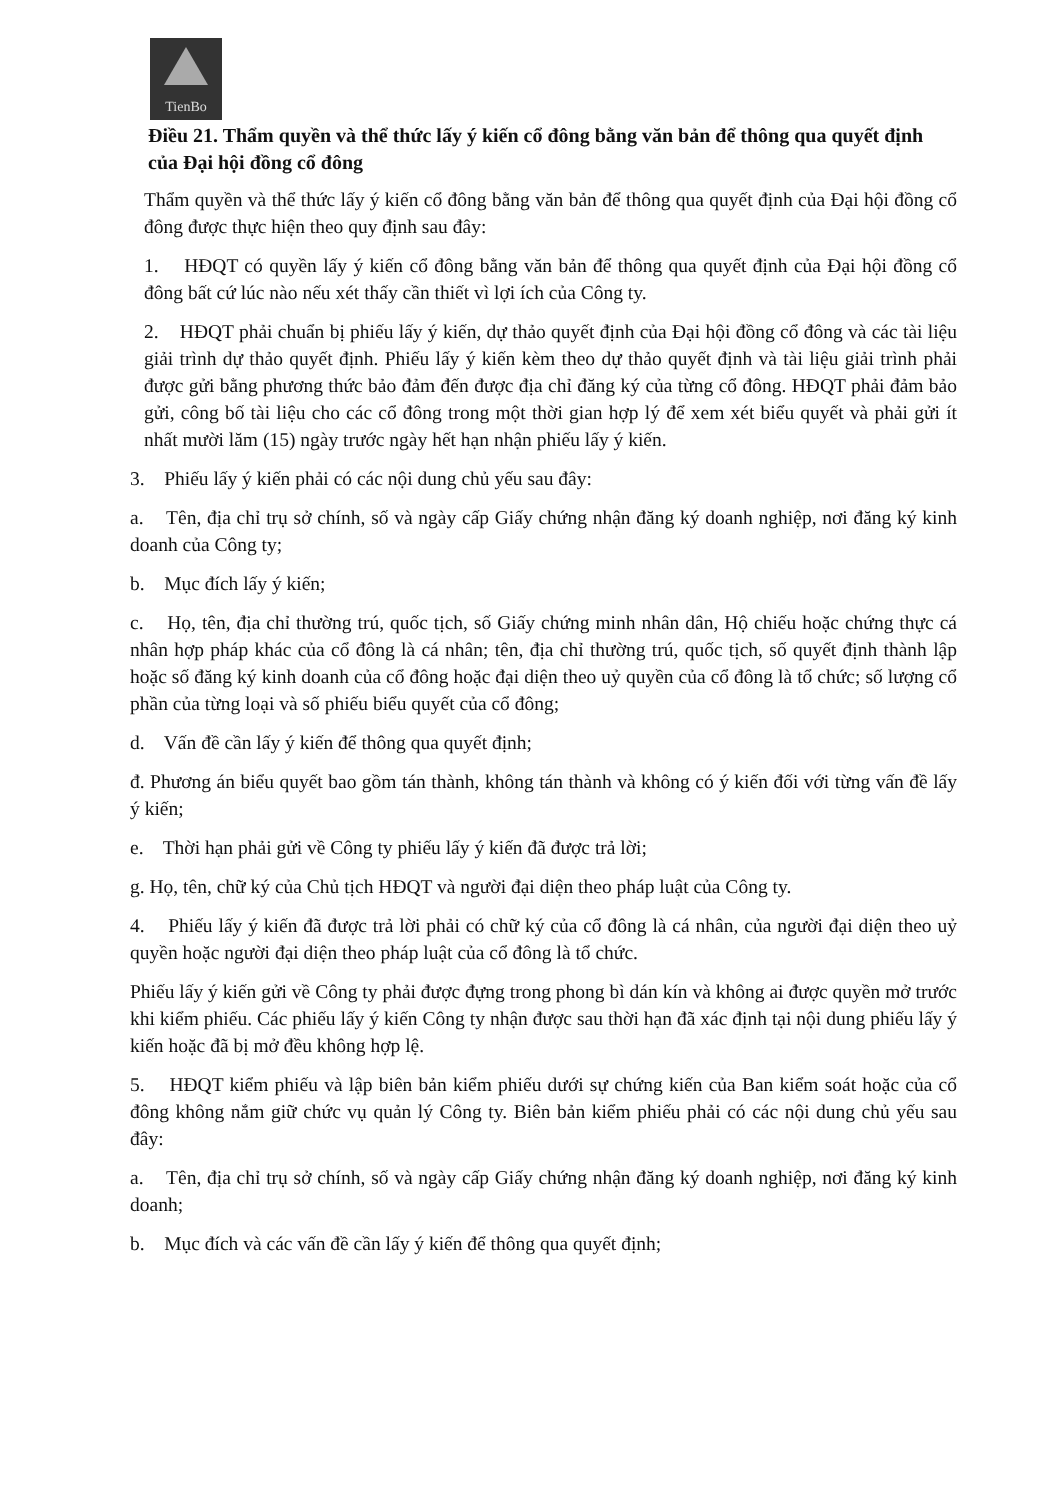TienBo
Điều 21. Thẩm quyền và thể thức lấy ý kiến cổ đông bằng văn bản để thông qua quyết định của Đại hội đồng cổ đông
Thẩm quyền và thể thức lấy ý kiến cổ đông bằng văn bản để thông qua quyết định của Đại hội đồng cổ đông được thực hiện theo quy định sau đây:
1. HĐQT có quyền lấy ý kiến cổ đông bằng văn bản để thông qua quyết định của Đại hội đồng cổ đông bất cứ lúc nào nếu xét thấy cần thiết vì lợi ích của Công ty.
2. HĐQT phải chuẩn bị phiếu lấy ý kiến, dự thảo quyết định của Đại hội đồng cổ đông và các tài liệu giải trình dự thảo quyết định. Phiếu lấy ý kiến kèm theo dự thảo quyết định và tài liệu giải trình phải được gửi bằng phương thức bảo đảm đến được địa chỉ đăng ký của từng cổ đông. HĐQT phải đảm bảo gửi, công bố tài liệu cho các cổ đông trong một thời gian hợp lý để xem xét biểu quyết và phải gửi ít nhất mười lăm (15) ngày trước ngày hết hạn nhận phiếu lấy ý kiến.
3. Phiếu lấy ý kiến phải có các nội dung chủ yếu sau đây:
a. Tên, địa chỉ trụ sở chính, số và ngày cấp Giấy chứng nhận đăng ký doanh nghiệp, nơi đăng ký kinh doanh của Công ty;
b. Mục đích lấy ý kiến;
c. Họ, tên, địa chỉ thường trú, quốc tịch, số Giấy chứng minh nhân dân, Hộ chiếu hoặc chứng thực cá nhân hợp pháp khác của cổ đông là cá nhân; tên, địa chỉ thường trú, quốc tịch, số quyết định thành lập hoặc số đăng ký kinh doanh của cổ đông hoặc đại diện theo uỷ quyền của cổ đông là tổ chức; số lượng cổ phần của từng loại và số phiếu biểu quyết của cổ đông;
d. Vấn đề cần lấy ý kiến để thông qua quyết định;
đ. Phương án biểu quyết bao gồm tán thành, không tán thành và không có ý kiến đối với từng vấn đề lấy ý kiến;
e. Thời hạn phải gửi về Công ty phiếu lấy ý kiến đã được trả lời;
g. Họ, tên, chữ ký của Chủ tịch HĐQT và người đại diện theo pháp luật của Công ty.
4. Phiếu lấy ý kiến đã được trả lời phải có chữ ký của cổ đông là cá nhân, của người đại diện theo uỷ quyền hoặc người đại diện theo pháp luật của cổ đông là tổ chức.
Phiếu lấy ý kiến gửi về Công ty phải được đựng trong phong bì dán kín và không ai được quyền mở trước khi kiểm phiếu. Các phiếu lấy ý kiến Công ty nhận được sau thời hạn đã xác định tại nội dung phiếu lấy ý kiến hoặc đã bị mở đều không hợp lệ.
5. HĐQT kiểm phiếu và lập biên bản kiểm phiếu dưới sự chứng kiến của Ban kiểm soát hoặc của cổ đông không nắm giữ chức vụ quản lý Công ty. Biên bản kiểm phiếu phải có các nội dung chủ yếu sau đây:
a. Tên, địa chỉ trụ sở chính, số và ngày cấp Giấy chứng nhận đăng ký doanh nghiệp, nơi đăng ký kinh doanh;
b. Mục đích và các vấn đề cần lấy ý kiến để thông qua quyết định;